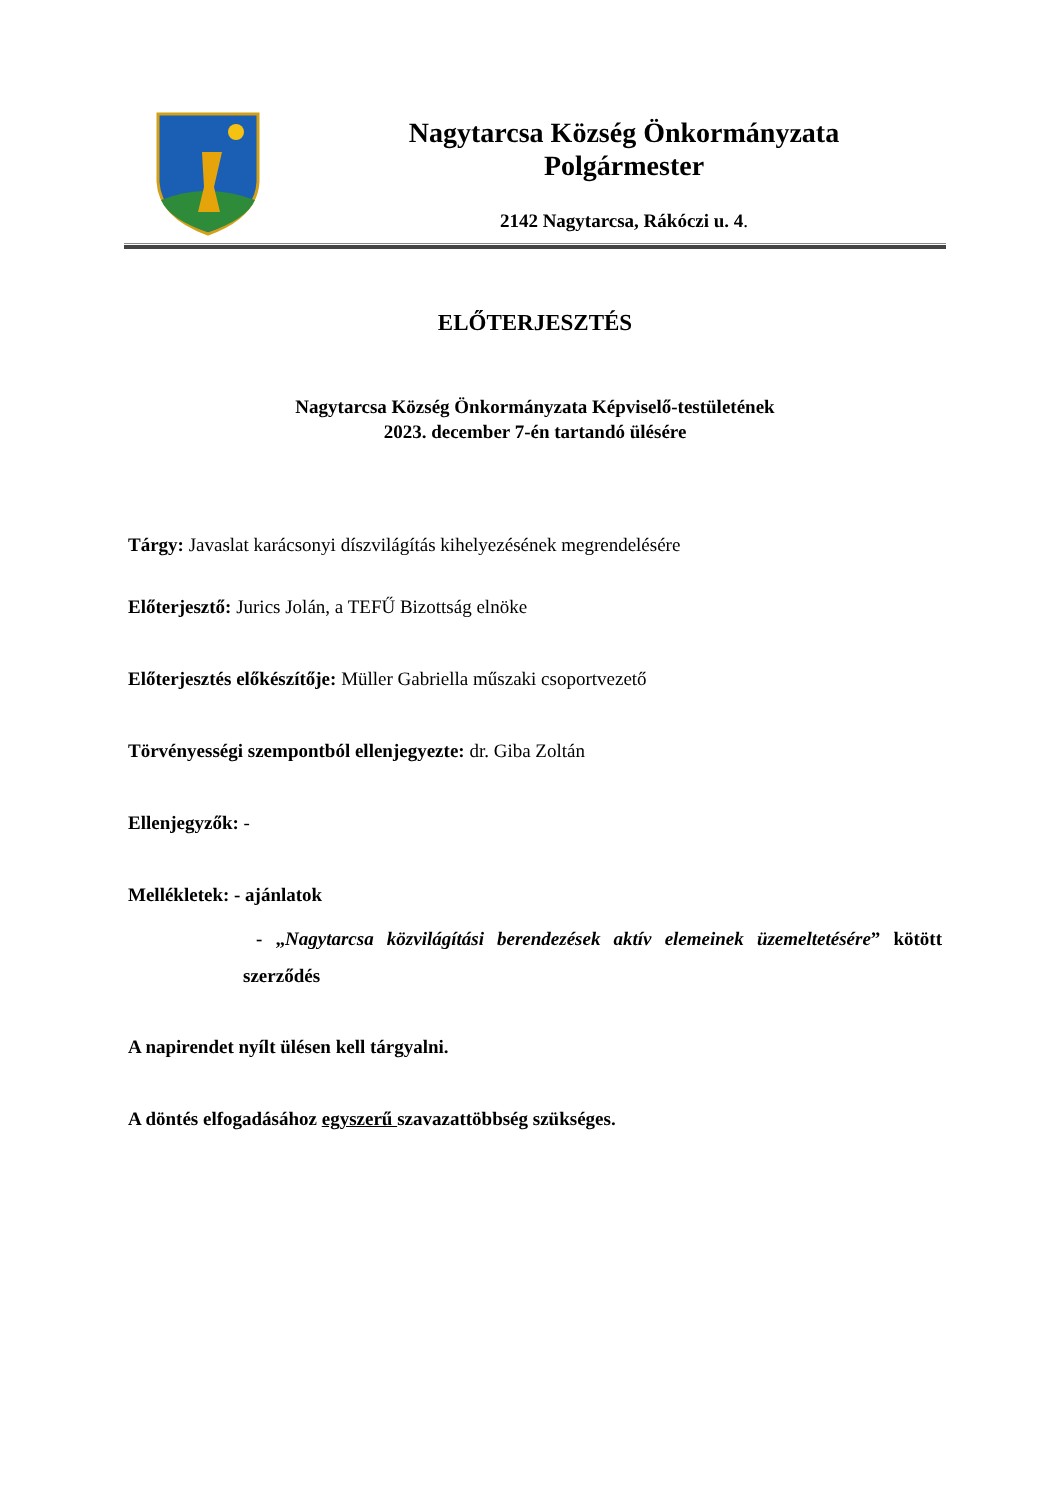Nagytarcsa Község Önkormányzata
Polgármester
2142 Nagytarcsa, Rákóczi u. 4.
ELŐTERJESZTÉS
Nagytarcsa Község Önkormányzata Képviselő-testületének
2023. december 7-én tartandó ülésére
Tárgy: Javaslat karácsonyi díszvilágítás kihelyezésének megrendelésére
Előterjesztő: Jurics Jolán, a TEFŰ Bizottság elnöke
Előterjesztés előkészítője: Müller Gabriella műszaki csoportvezető
Törvényességi szempontból ellenjegyezte: dr. Giba Zoltán
Ellenjegyzők: -
Mellékletek: - ajánlatok
- „Nagytarcsa közvilágítási berendezések aktív elemeinek üzemeltetésére” kötött szerződés
A napirendet nyílt ülésen kell tárgyalni.
A döntés elfogadásához egyszerű szavazattöbbség szükséges.